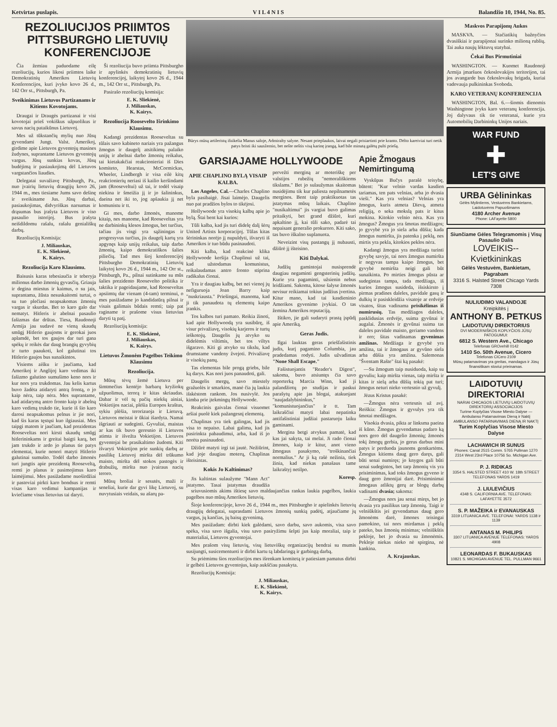Ketvirtas puslapis. V I L 4 N I S Balandžio 10, 1944, No. 85.
REZOLIUCIJOS PRIIMTOS PITTSBURGHO LIETUVIŲ KONFERENCIJOJE
Čia žemiau paduodame eilę rezoliucijų, kurios likosi priimtos laike Demokratinių Amerikos Lietuvių Konferencijos, kuri įvyko kovo 26 d., 142 Orr st., Pittsburgh, Pa.
Sveikinimas Lietuvos Partizanams ir Kitiems Kovotojams.
Draugai ir Draugės partizanai ir visi kovotojai prieš vokiškus užpuolikus ir savus nacių pataikūnus Lietuvoj.
Mes už tūkstančių mylių nuo Jūsų gyvendami Jungt. Valst. Amerikoj, girdime apie Lietuvos gyventojų masines žudynes, suprantame Lietuvos gyventojų vargus. Jūsų sunkias kovas, Jūsų budėjimą ir pasiaukojimą dėl Lietuvos vargstančios liaudies.
Delegatai suvažiavę Pittsburgh, Pa., nuo įvairių lietuvių draugijų kovo 26, 1944 m., mes tiesiame Jums savo dešinę ir sveikiname Jus. Jūsų darbai, pasiaukojimas, didvyriškas narsumas ir drąsumas bus įrašyta Lietuvos ir viso pasaulio istorijoj. Bus įrašyta neišdildomu rašalu, rašalu geniališkų darbų.
Rezoliucijų Komisija:
J. Miliauskas,
E. K. Sliekienė,
K. Kairys.
Rezoliucija Karo Klausimu.
Baisusis karas tebesiaučia ir teberyja milionus darbo žmonių gyvasčių. Griauja ir degina miestus ir kaimus, o su jais, suprantama, žūsta nesuskaitomi turtai, o su tuo plečiasi neapsakomas žmonių vargas ir skurdas. Bet to karo galo dar nematyt. Hitleris ir abelnai pasaulio fašizmas dar drūtas. Tiesa, Raudonoji Armija jau sudavė ne vieną skaudų smūgį Hitlerio gaujoms ir gerokai juos aplamdė, bet tos gaujos dar turi gana spėkų ir reikės dar daug brangių gyvybių ir turto paaukoti, kol galutinai tos Hitlerio gaujos bus sunaikintos.
Visiems aišku ir jaučiama, kad Amerikoj ir Anglijoj karo vedimas iki fašizmo galutino sumušimo keno nors ir kur nors yra trukdomas. Jau kelis kartus buvo žadėta atidaryti antrą frontą, o jo kaip nėra, taip nėra. Mes suprantame, kad atidarymą antro fronto kaip ir abelną karo vedimą trukdo tie, kurie iš šio karo darosi neapsakomus pelnus ir jie nori, kad šis karas tęstųsi kuo ilgiausiai. Mes taipgi matom ir jaučiam, kad prezidentas Rooseveltas nori kirsti skaudų smūgį hitlerininkams ir greitai baigti karą, bet jam trukdo ir ardo jo planus tie patys elementai, kurie nenori matyti Hitlerio galutinai sumušto. Todėl darbo žmonės turi jungtis apie prezidentą Rooseveltą, remti jo planus ir pasimojimus karo laimėjimui. Mes pasižadame nuoširdžiai ir pastoviai pirkti karo bondsus ir remti visas karo vedimui kampanijas ir kviečiame visus lietuvius tai daryti.
Ši rezoliucija buvo priimta Pittsburgho ir apylinkės demokratinių lietuvių konferencijoj, laikytoj kovo 26 d., 1944 m., 142 Orr st., Pittsburgh, Pa.
Pasirašo rezoliucijų komisija:
E. K. Sliekienė,
J. Miliauskas,
K. Kairys.
Rezoliucija Roosevelto Išrinkimo Klausimu.
Kadangi prezidentas Rooseveltas su tūlais savo kabineto nariais yra pažangus žmogus ir daugelį atsitikimų palaiko unijų ir abelnai darbo žmonių reikalus, tai kietakakčiai reakcionieriai iš Dies komiteto, Hearstas, McCormickas, Wheeler, Lindbergh ir visa eilė kitų reakcionierių neriasi iš kailio keršindami jam (Rooseveltui) už tai, ir todėl visaip niekina ir šmeižia jį ir jo šalininkus, daeina net iki to, jog apšaukia jį net komunistu ir tt.
Gi mes, darbo žmonės, manome kitaip, nes manome, kad Rooseveltas yra ne darbininkų klesos žmogus, bet turčius, tačiau jis visgi yra sąžiningas ir progresyvus turčius, jis daugelį kartų yra apgynęs kaip unijų reikalus, taip darbo žmonių, kaipo demokratiškos šalies piliečių. Tad mes šioj konferencijoj Pittsburgho Demokratinių Lietuvių laikytoj kovo 26 d., 1944 m., 142 Orr st., Pittsburgh, Pa., pilnai sutinkame su mūs šalies prezidento Roosevelto politika ir taktika ir pageidaujame, kad Rooseveltas apsiimtų dar vienam (4-tam) terminui, o mes pasižadame jo kandidatūrą pilnai ir visais galimais būdais remti; taip pat raginame ir prašome visus lietuvius daryti tą patį.
Rezoliucijų komisija:
E. K. Sliekienė,
J. Miliauskas,
K. Kairys.
Lietuvos Žmonėm Pagelbos Teikimo Klausimu
Rezoliucija.
Mūsų tėvų žemė Lietuva per šimtmečius kentėjo barbarų kryžiokų užpuolimus, terorą ir kitas skriaudas. Dabar ir vėl tų pačių niekšų ainiai, Vokietijos naciai, plėšia Europos kraštus, sykiu plėšia, terorizuoja ir Lietuvą. Lietuvos meistai ir ūkiai išardyta. Namai išgriauti ar sudeginti. Gyvuliai, maistas ar kas tik buvo geresnio iš Lietuvos atimta ir išvežta Vokietijon. Lietuvos gyventojai be prasikaltimo žudomi. Kiti išvaryti Vokietijon prie sunkių darbų ar pasilikę Lietuvoj miršta dėl trūkumo maisto, miršta dėl stokos pastogės ir drabužių, miršta nuo įvairaus nacių teroro.
Mūsų broliai ir sesutės, maži ir seneliai, kurie dar gyvi likę Lietuvoj, su nuvytusiais veidais, su ašarų pa-
Būrys mūsų artileristų išsikelia Manus saloje, Admiralty salyne. Nesant prieplaukos, laivai negali prisiartinti prie kranto. Dėlto kareiviai turi netik patys bristi iki sausžemio, bet nešte neštis visą karinę įrangą, kad bile minutą galėtų pulti priešą.
GARSIAJAME HOLLYWOODE
APIE CHAPLINO BYLĄ VISAIP KALBA.
Los Angeles, Cal.—Charles Chaplino byla pasibaigė. Jisai laimėjo. Daugelis nuo pat pradžios bylos to tikėjosi.
Hollywoode yra visokių kalbų apie jo bylą. Štai bent kai kurios:
Tūli kalba, kad jis turi didelę dalį šėrų United Artists korporacijoj. Tūlas kitas šėrininkas norėjo jį nupuldyti, išvaryti iš Amerikos ir tuo būdu pasinaudoti.
Kiti kalba, kad reakcinė klika Hollywoode keršija Chaplinui už tai, kad užstodamas komunistus, reikalaudamas antro fronto stiprina radikalus čionai.
Yra ir daugiau kalbų, bet nei vienoj jų nefiguruoja Joan Barry kaip "nuskriausta." Priešingai, manoma, kad ji tik panaudota tų elementų kaipo įrankis.
Tos kalbos turi pamato. Reikia žinoti, kad apie Hollywoodą yra susibūrę, iš visur privažiavę, visokių karjeros ir turtų ieškotojų. Daugelis jų atvyko su didelėmis viltimis, bet tos viltys išgaravo. Kiti gi atvyko su tikslu, kad drumstame vandeny žvejoti. Privažiavę ir visokių panų.
Tas elementas bile progą griebs, bile ką darys. Kas nori juos panaudoti, gali.
Daugelis mergų, savo miestely gražuolės ir smarkios, manė čia jų laukia išskėstom rankom. Jos nusivylė. Jos kimba prie įtekmingų Hollywoode.
Reakcinis gaivalas čionai visuomet aršiai puolė kiek pažangesnį elementą.
Chaplinas yra tiek galingas, kad jis visa to nepaiso. Labai galima, kad jis pasirinkta pabaudimui, arba, kad iš jo norėta pasinaudoti.
Džiūrė matyti irgi tai jautė. Nežiūrint, kad joje daugiau moterų, Chaplinas išteisintas.
Kokis Jo Kaltinimas?
Jis kaltintas sulaužyme "Mann Act" įstatymo. Tasai įstatymas draudžia pervežti merginą ar moteriškę per valstijos rubežių "nemorališkiems tikslams." Bet jo sulaužymas skaitomas nusidėjimu tik kur paliesta nepilnametės merginos. Bent taip praktikuotas tas įstatymas mūsų laikais. Chaplino "nusikaltimui" jis vargiai buvo galimas pritaikyti, bet grand džiūrė, kuri apkaltino jį, kai tūli sako, padarė tai nepaisant generalio prokuroro. Kiti sako, tas buvo iškalno suplanuota.
Neveizint visų pastangų jį nubausti, džiūrė jį išteisino.
Kiti Dalykai.
Judžių gamintojai nusisprendė daugiau negaminti gengsterinių judžių. Kurie yra pagaminti, užsienin nebus leidžiami. Sakoma, kitose šalyse žmonės nevisur reikiamai tokius judžius įvertina. Kitur mano, kad tai kasdieninio Amerikos gyvenimo įvykiai. O tas žemina Amerikos reputaciją.
Ištikro, jie gali sudaryti prastą įspūdį apie Ameriką.
Geras Judis.
Ilgai lauktas geras priešfašistinis judis, kurį pagamino Columbia, jau pradedamas rodyti. Judis užvadintas "None Shall Escape."
Fašistuojantis "Reader's Digest", sakoma, buvo atsiuntęs čia savo reporterką Marcia Winn, kad ji palandžiotų po studijas ir paskui parašytų apie jas blogai, atakuojant "naujadalybininkus," "komunistuojančius" ir tt. Tam laikraščiui matyti labai nepatinka antifašistiniai judžiai pastaruoju laiku gaminami.
Mergina betgi atvykus pamatė, kad kas jai sakyta, tai melai. Ji rado čionai žmones, kaip ir kitur, anot vieno žmogaus pasakymo, "troškinančiai normalius." Ar ji ką rašė nežinia, tiek žinia, kad niekas panašaus tame laikraštyj netilpo.
Koresp.
sriuvusiomis akims ištiesę savo maldaujančias rankas laukia pagelbos, laukia pagelbos nuo mūsų Amerikos lietuvių.
Šioje konferencijoje, kovo 26 d., 1944 m., mes Pittsburgho ir apielinkės lietuvių draugijų delegatai, suprasdami Lietuvos žmonių sunkią padėtį, atjaučiame jų vargus, jų kančias, jų baisų gyvenimą.
Mes pasižadam: dirbti kiek galėdami, savo darbu, savo aukomis, visa savo spėka, visa savo išgalia, visu savo pasiryžimu šelpti jus kaip moraliai, taip ir materialiai, Lietuvos gyventojai.
Mes prašom visų lietuvių, visų lietuviškų organizacijų bendrai su mumis susijungti, susicementuoti ir dirbti kartu tą labdaringą ir garbingą darbą.
Su priėmimu šios rezoliucijos mes išrenkam komitetą ir patiesiam pamatus dirbti ir gelbėti Lietuvos gyventojus, kaip aukščiau pasakyta.
Rezoliucijų Komisija:
J. Miliauskas,
E. K. Sliekienė,
K. Kairys.
Apie Žmogaus Nemirtingumą
Vyskūpas Bučys parašė teisybę, būtent: "Kur velnio vardas kasdien tariamas, ten pats velnias, arba jo dvasia vieši." Kas yra velnias? Velnias yra žmogus, kuris atmeta Dievą, atmeta religiją, o seka mokslą pats ir kitus mokina. Kitokio velnio nėra. Kas yra žmogus? Žmogus yra šmotas medžiagos; jo gyvybė yra jo siela arba dūšia; kada žmogus numiršta, jis patenka į peklą, nes mirtis yra pekla, kitokios peklos nėra.
Kadangi žmogus yra medžiaga turinti gyvybę savyje, tai nors žmogus numiršta ir negyvas tampa kaipo žmogus, bet gyvybė nemiršta neigi gali būt sunaikinta. Po mirties žmogus pūsta ar sudegintas tampa, tada medžiaga, iš kurios žmogus susideda, išsiskirsto į pirmas pradines daleles, pavidale gasų ir dulkių ir pasisklei­džia visatoje ar erdvėje visatos, šitas vadinama prisikėlimas iš numirusių. Tas medžiagos daleles, paskli­dusias erdvėje, suima gyvūnai ir augalai. Žmonės ir gyvūnai suima tas daleles pavidale maisto, geriamo vandens ir oro; šitas vadinamas gyvenimas amžinas. Medžiaga ir gyvybė yra amžina, tai ir žmogaus ar gyvūno siela arba dūšia yra amžina. Salemonas "Šventam Rašte" štai ką pasakė:
—Su žmogum taip nusiduoda, kaip su gyvuliu; kaip miršta vienas, taip miršta ir kitas ir sielą arba dūšią tokią pat turi; žmogus neturi nieko vertesnio už gyvulį.
Jėzus Kristus pasakė:
—Žmogus nėra vertesnis už avį. Reiškia: Žmogus ir gyvulys yra tik šmotai medžiagos.
Visokia dvasia, pikta ar linksma paeina iš kūno. Žmogus gyvendamas pa­daro ką nors gero dėl daugelio žmonių; žmonės tokį žmogų gerbia, jo gerus darbus mini patys ir perduoda jaunoms gentkartėms. Žmogus kitiems daug gero daręs, gali būti senai numiręs; jo knygos gali būti senai sudegintos, bet tarp žmonių vis yra prisiminimas, kad toks žmogus gyveno ir daug gero žmonijai darė. Prisiminimai žmogaus atliktų gerų ar blogų darbų vadinami dvasia; sakoma:
—Žmogus nors jau senai miręs, bet jo dvasia yra pasilikus tarp žmonių. Taigi ir velniūkštis jei gyvendamas daug gero žmonėms darė, žmones teisingai pamokino, tai nors mirdamas į peklą pateko, bus žmonių minimas; velniūkštis pekloje, bet jo dvasia su žmonėmis. Pekloje niekas nieko nė spirgina, nė kankina.
A. Krajauskas.
Maskvos Parapijonų Aukos
MASKVA. — Stačiatikių bažnyčios dvasiškiai ir parapijonai surinko milioną rublių. Tai auka naujų lėktuvų statybai.
Čekai Bus Pirmutiniai
WASHINGTON. — Kuomet Raudonoji Armija įmaršuos čekoslovakijos teritorijon, tai jos avangarde bus čekoslovakų brigada, kuriai vadovauja pulkininkas Svoboda.
KARO VETERANŲ KONFERENCIJA
WASHINGTON, Bal. 6.—šiomis dienomis Washingtone įvyks karo veteranų konferencija. Joj dalyvaus tik tie veteranai, kurie yra Automobilių Darbininkų Unijos nariais.
WAR FUND
✚
LET'S GIVE
URBA Gėlininkas
Gėlės Mylintiems, Vestuvėms Bankietams, Laidotuvėms Papuošimams
4180 Archer Avenue
Phone: LAFayette 5800
Siunčiame Gėles Telegramomis į Visų Pasaulio Dalis
LOVEIKIS--Kvietkininkas
Gėlės Vestuvėm, Bankietam, Pagrabam
3316 S. Halsted Street Chicago Yards 7308
NULIUDIMO VALANDOJE
Kreipkitės į
ANTHONY B. PETKUS
LAIDOTUVIŲ DIREKTORIUS
DVI MODERNIŠKOS KOPLYČIOS JŪSŲ PATOGUMUI:
6812 S. Western Ave., Chicago
Telefonas GROvehill 0142
1410 So. 50th Avenue, Cicero
Telefonas CICero 2109
Mūsų patarnavimas yra greitas, mandagus ir Jūsų finansiškam stoviui prieinamas.
LAIDOTUVIŲ DIREKTORIAI
NARIAI CHICAGOS LIETUVIŲ LAIDOTUVIŲ DIREKTORIŲ ASSOCIACIJOS
Turime Koplyčias Visose Miesto Dalyse — Ambulanso Patarnavimas Dieną ir Naktį
AMBULANSO PATARNAVIMAS DIENĄ IR NAKTĮ
Turim Koplyčias Visose Miesto Dalyse
LACHAWICH IR SUNUS
Phones: Canal 2515 Comm. 5765 Pullman 1270 2314 West 23rd Place 10756 So. Michigan Ave.
P. J. RIDIKAS
3354 S. HALSTED STREET 410 W. 18th STREET TELEFONAS YARDS 1419
J. LIULEVIČIUS
4348 S. CALIFORNIA AVE. TELEFONAS: LAFAYETTE 3572
S. P. MAŽEIKA ir EVANAUSKAS
3319 LITUANICA AVE. TELEFONAI: YARDS 1138 ir 1139
ANTANAS M. PHILIPS
3307 LITUANICA AVENUE TELEFONAS: YARDS 4908
LEONARDAS F. BUKAUSKAS
10821 S. MICHIGAN AVENUE TEL. PULLMAN 9661